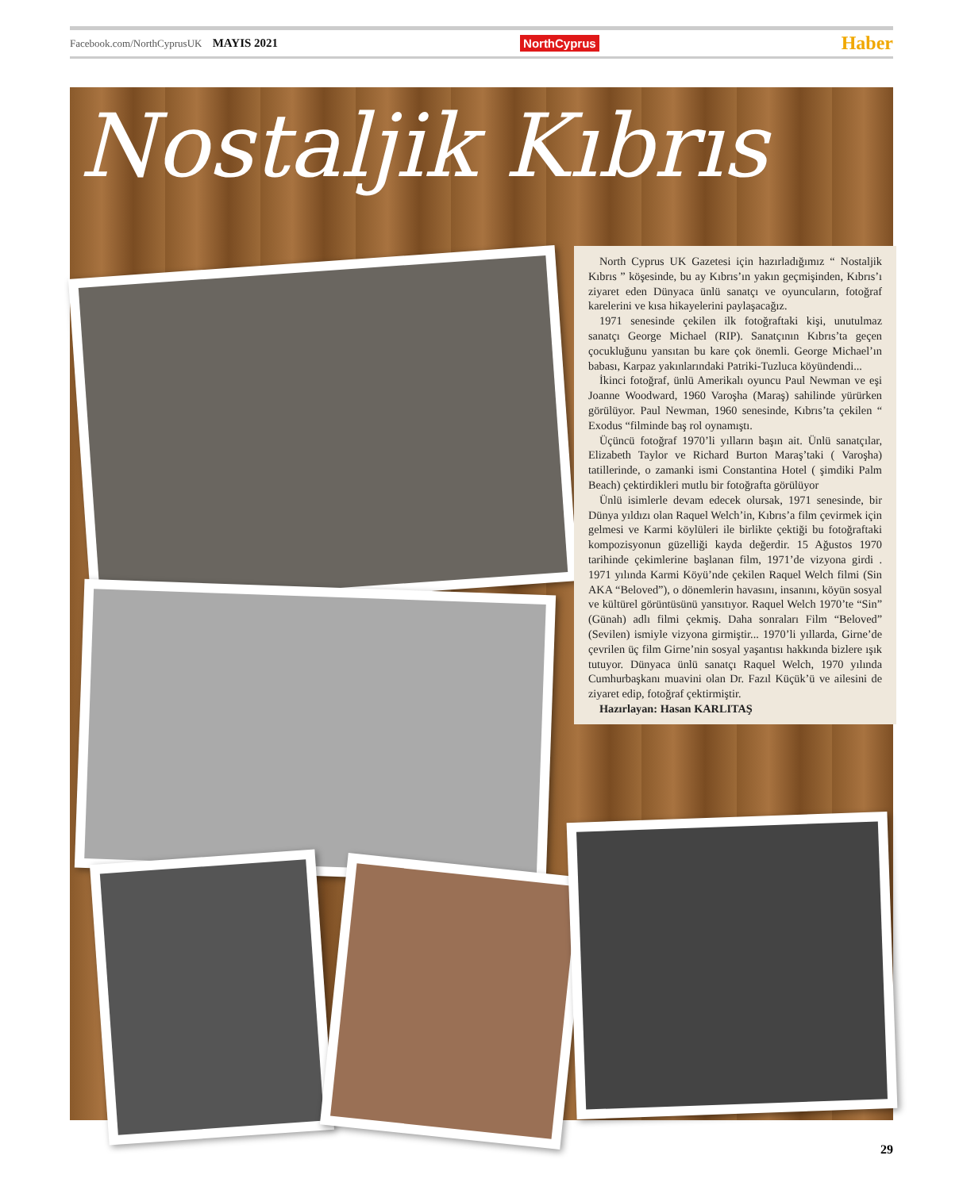Facebook.com/NorthCyprusUK MAYIS 2021 NorthCyprus Haber
Nostaljik Kıbrıs
North Cyprus UK Gazetesi için hazırladığımız “ Nostaljik Kıbrıs ” köşesinde, bu ay Kıbrıs’ın yakın geçmişinden, Kıbrıs’ı ziyaret eden Dünyaca ünlü sanatçı ve oyuncuların, fotoğraf karelerini ve kısa hikayelerini paylaşacağız.
1971 senesinde çekilen ilk fotoğraftaki kişi, unutulmaz sanatçı George Michael (RIP). Sanatçının Kıbrıs’ta geçen çocukluğunu yansıtan bu kare çok önemli. George Michael’ın babası, Karpaz yakınlarındaki Patriki-Tuzluca köyündendi...
İkinci fotoğraf, ünlü Amerikalı oyuncu Paul Newman ve eşi Joanne Woodward, 1960 Varoşha (Maraş) sahilinde yürürken görülüyor. Paul Newman, 1960 senesinde, Kıbrıs’ta çekilen “ Exodus “filminde baş rol oynamıştı.
Üçüncü fotoğraf 1970’li yılların başın ait. Ünlü sanatçılar, Elizabeth Taylor ve Richard Burton Maraş’taki ( Varoşha) tatillerinde, o zamanki ismi Constantina Hotel ( şimdiki Palm Beach) çektirdikleri mutlu bir fotoğrafta görülüyor
Ünlü isimlerle devam edecek olursak, 1971 senesinde, bir Dünya yıldızı olan Raquel Welch’in, Kıbrıs’a film çevirmek için gelmesi ve Karmi köylüleri ile birlikte çektiği bu fotoğraftaki kompozisyonun güzelliği kayda değerdir. 15 Ağustos 1970 tarihinde çekimlerine başlanan film, 1971’de vizyona girdi . 1971 yılında Karmi Köyü’nde çekilen Raquel Welch filmi (Sin AKA “Beloved”), o dönemlerin havasını, insanını, köyün sosyal ve kültürel görüntüsünü yansıtıyor. Raquel Welch 1970’te “Sin” (Günah) adlı filmi çekmiş. Daha sonraları Film “Beloved” (Sevilen) ismiyle vizyona girmiştir... 1970’li yıllarda, Girne’de çevrilen üç film Girne’nin sosyal yaşantısı hakkında bizlere ışık tutuyor. Dünyaca ünlü sanatçı Raquel Welch, 1970 yılında Cumhurbaşkanı muavini olan Dr. Fazıl Küçük’ü ve ailesini de ziyaret edip, fotoğraf çektirmiştir.
Hazırlayan: Hasan KARLITAŞ
29